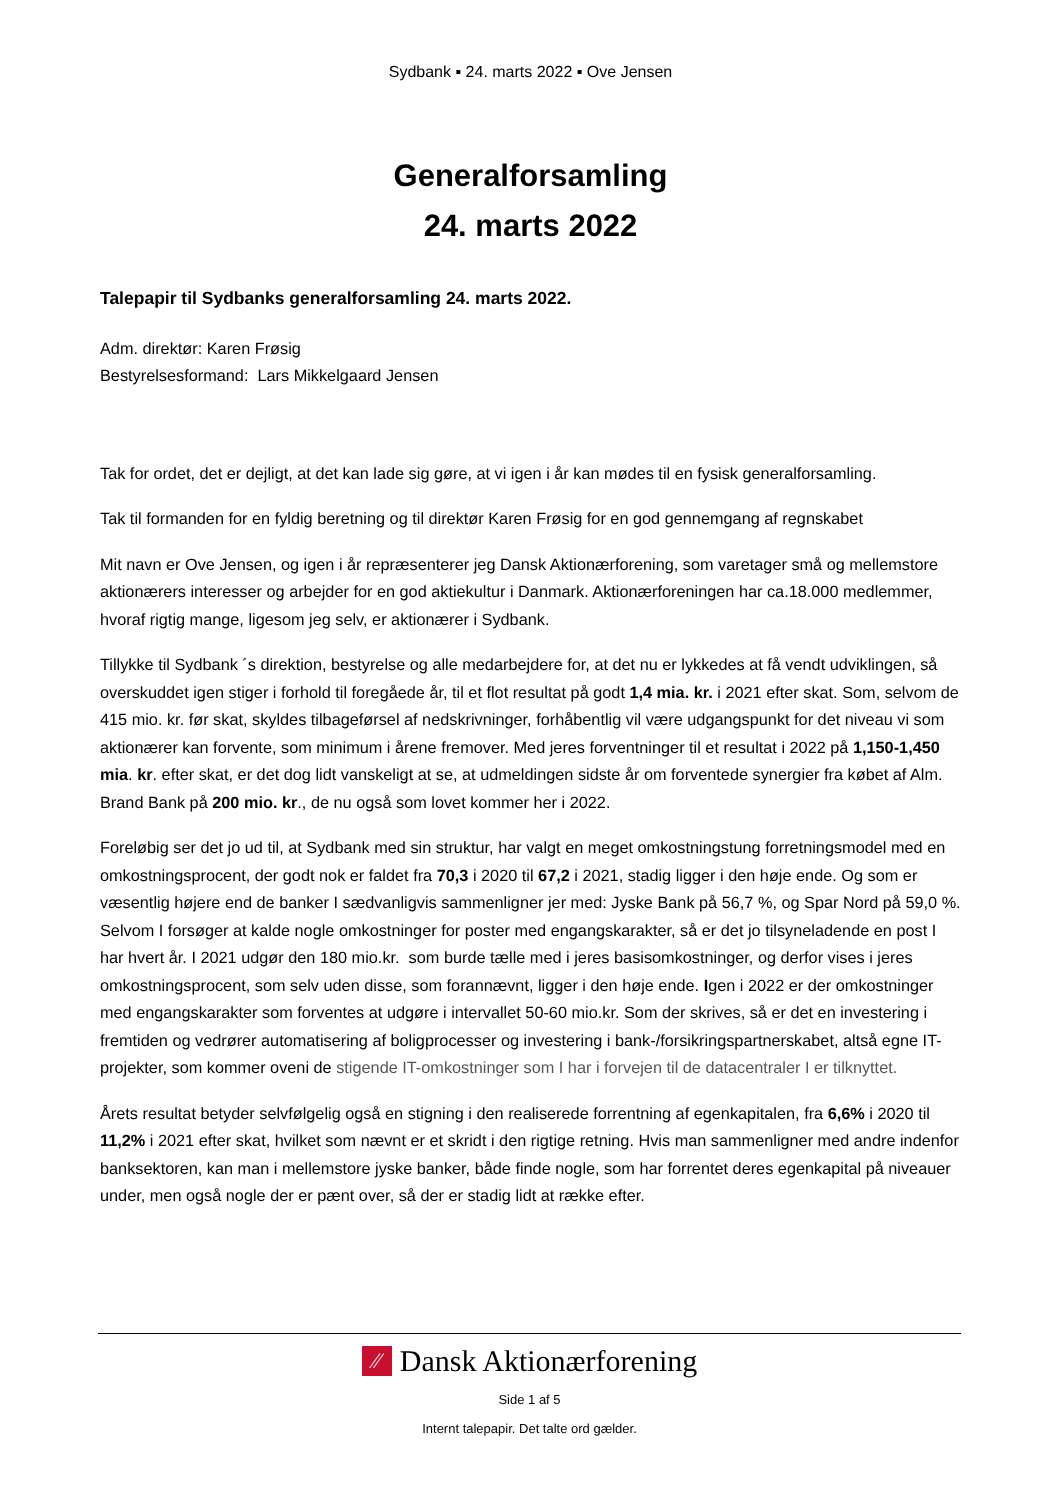Sydbank ▪ 24. marts 2022 ▪ Ove Jensen
Generalforsamling
24. marts 2022
Talepapir til Sydbanks generalforsamling 24. marts 2022.
Adm. direktør: Karen Frøsig
Bestyrelsesformand: Lars Mikkelgaard Jensen
Tak for ordet, det er dejligt, at det kan lade sig gøre, at vi igen i år kan mødes til en fysisk generalforsamling.
Tak til formanden for en fyldig beretning og til direktør Karen Frøsig for en god gennemgang af regnskabet
Mit navn er Ove Jensen, og igen i år repræsenterer jeg Dansk Aktionærforening, som varetager små og mellemstore aktionærers interesser og arbejder for en god aktiekultur i Danmark. Aktionærforeningen har ca.18.000 medlemmer, hvoraf rigtig mange, ligesom jeg selv, er aktionærer i Sydbank.
Tillykke til Sydbank ´s direktion, bestyrelse og alle medarbejdere for, at det nu er lykkedes at få vendt udviklingen, så overskuddet igen stiger i forhold til foregåede år, til et flot resultat på godt 1,4 mia. kr. i 2021 efter skat. Som, selvom de 415 mio. kr. før skat, skyldes tilbageførsel af nedskrivninger, forhåbentlig vil være udgangspunkt for det niveau vi som aktionærer kan forvente, som minimum i årene fremover. Med jeres forventninger til et resultat i 2022 på 1,150-1,450 mia. kr. efter skat, er det dog lidt vanskeligt at se, at udmeldingen sidste år om forventede synergier fra købet af Alm. Brand Bank på 200 mio. kr., de nu også som lovet kommer her i 2022.
Foreløbig ser det jo ud til, at Sydbank med sin struktur, har valgt en meget omkostningstung forretningsmodel med en omkostningsprocent, der godt nok er faldet fra 70,3 i 2020 til 67,2 i 2021, stadig ligger i den høje ende. Og som er væsentlig højere end de banker I sædvanligvis sammenligner jer med: Jyske Bank på 56,7 %, og Spar Nord på 59,0 %. Selvom I forsøger at kalde nogle omkostninger for poster med engangskarakter, så er det jo tilsyneladende en post I har hvert år. I 2021 udgør den 180 mio.kr. som burde tælle med i jeres basisomkostninger, og derfor vises i jeres omkostningsprocent, som selv uden disse, som forannævnt, ligger i den høje ende. Igen i 2022 er der omkostninger med engangskarakter som forventes at udgøre i intervallet 50-60 mio.kr. Som der skrives, så er det en investering i fremtiden og vedrører automatisering af boligprocesser og investering i bank-/forsikringspartnerskabet, altså egne IT-projekter, som kommer oveni de stigende IT-omkostninger som I har i forvejen til de datacentraler I er tilknyttet.
Årets resultat betyder selvfølgelig også en stigning i den realiserede forrentning af egenkapitalen, fra 6,6% i 2020 til 11,2% i 2021 efter skat, hvilket som nævnt er et skridt i den rigtige retning. Hvis man sammenligner med andre indenfor banksektoren, kan man i mellemstore jyske banker, både finde nogle, som har forrentet deres egenkapital på niveauer under, men også nogle der er pænt over, så der er stadig lidt at række efter.
⁄⁄ Dansk Aktionærforening
Side 1 af 5
Internt talepapir. Det talte ord gælder.